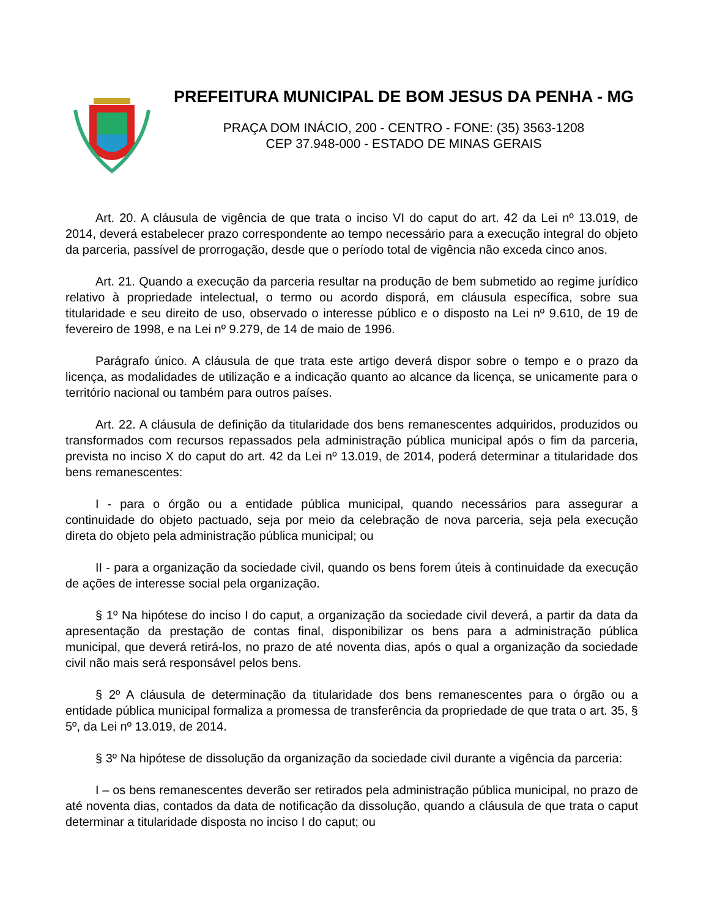PREFEITURA MUNICIPAL DE BOM JESUS DA PENHA - MG
PRAÇA DOM INÁCIO, 200 - CENTRO - FONE: (35) 3563-1208
CEP 37.948-000 - ESTADO DE MINAS GERAIS
Art. 20. A cláusula de vigência de que trata o inciso VI do caput do art. 42 da Lei nº 13.019, de 2014, deverá estabelecer prazo correspondente ao tempo necessário para a execução integral do objeto da parceria, passível de prorrogação, desde que o período total de vigência não exceda cinco anos.
Art. 21. Quando a execução da parceria resultar na produção de bem submetido ao regime jurídico relativo à propriedade intelectual, o termo ou acordo disporá, em cláusula específica, sobre sua titularidade e seu direito de uso, observado o interesse público e o disposto na Lei nº 9.610, de 19 de fevereiro de 1998, e na Lei nº 9.279, de 14 de maio de 1996.
Parágrafo único. A cláusula de que trata este artigo deverá dispor sobre o tempo e o prazo da licença, as modalidades de utilização e a indicação quanto ao alcance da licença, se unicamente para o território nacional ou também para outros países.
Art. 22. A cláusula de definição da titularidade dos bens remanescentes adquiridos, produzidos ou transformados com recursos repassados pela administração pública municipal após o fim da parceria, prevista no inciso X do caput do art. 42 da Lei nº 13.019, de 2014, poderá determinar a titularidade dos bens remanescentes:
I - para o órgão ou a entidade pública municipal, quando necessários para assegurar a continuidade do objeto pactuado, seja por meio da celebração de nova parceria, seja pela execução direta do objeto pela administração pública municipal; ou
II - para a organização da sociedade civil, quando os bens forem úteis à continuidade da execução de ações de interesse social pela organização.
§ 1º Na hipótese do inciso I do caput, a organização da sociedade civil deverá, a partir da data da apresentação da prestação de contas final, disponibilizar os bens para a administração pública municipal, que deverá retirá-los, no prazo de até noventa dias, após o qual a organização da sociedade civil não mais será responsável pelos bens.
§ 2º A cláusula de determinação da titularidade dos bens remanescentes para o órgão ou a entidade pública municipal formaliza a promessa de transferência da propriedade de que trata o art. 35, § 5º, da Lei nº 13.019, de 2014.
§ 3º Na hipótese de dissolução da organização da sociedade civil durante a vigência da parceria:
I – os bens remanescentes deverão ser retirados pela administração pública municipal, no prazo de até noventa dias, contados da data de notificação da dissolução, quando a cláusula de que trata o caput determinar a titularidade disposta no inciso I do caput; ou